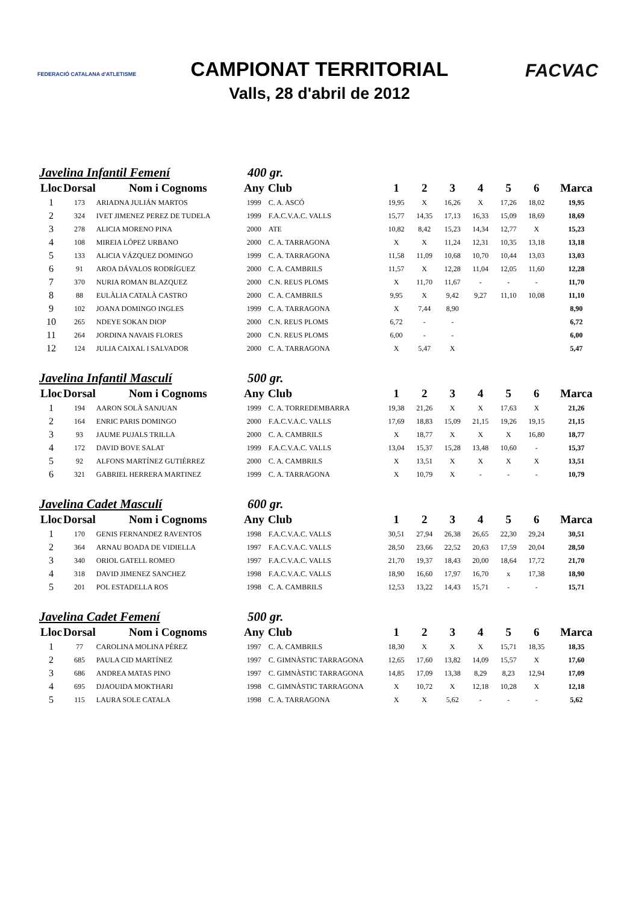FEDERACIÓ CATALANA d'ATLETISME
CAMPIONAT TERRITORIAL
Valls, 28 d'abril de 2012
FACVAC
Javelina Infantil Femení 400 gr.
| Lloc | Dorsal | Nom i Cognoms | Any | Club | 1 | 2 | 3 | 4 | 5 | 6 | Marca |
| --- | --- | --- | --- | --- | --- | --- | --- | --- | --- | --- | --- |
| 1 | 173 | ARIADNA JULIÁN MARTOS | 1999 | C. A. ASCÓ | 19,95 | X | 16,26 | X | 17,26 | 18,02 | 19,95 |
| 2 | 324 | IVET JIMENEZ PEREZ DE TUDELA | 1999 | F.A.C.V.A.C. VALLS | 15,77 | 14,35 | 17,13 | 16,33 | 15,09 | 18,69 | 18,69 |
| 3 | 278 | ALICIA MORENO PINA | 2000 | ATE | 10,82 | 8,42 | 15,23 | 14,34 | 12,77 | X | 15,23 |
| 4 | 108 | MIREIA LÓPEZ URBANO | 2000 | C. A. TARRAGONA | X | X | 11,24 | 12,31 | 10,35 | 13,18 | 13,18 |
| 5 | 133 | ALICIA VÁZQUEZ DOMINGO | 1999 | C. A. TARRAGONA | 11,58 | 11,09 | 10,68 | 10,70 | 10,44 | 13,03 | 13,03 |
| 6 | 91 | AROA DÁVALOS RODRÍGUEZ | 2000 | C. A. CAMBRILS | 11,57 | X | 12,28 | 11,04 | 12,05 | 11,60 | 12,28 |
| 7 | 370 | NURIA ROMAN BLAZQUEZ | 2000 | C.N. REUS PLOMS | X | 11,70 | 11,67 | - | - | - | 11,70 |
| 8 | 88 | EULÀLIA CATALÀ CASTRO | 2000 | C. A. CAMBRILS | 9,95 | X | 9,42 | 9,27 | 11,10 | 10,08 | 11,10 |
| 9 | 102 | JOANA DOMINGO INGLES | 1999 | C. A. TARRAGONA | X | 7,44 | 8,90 | | | | 8,90 |
| 10 | 265 | NDEYE SOKAN DIOP | 2000 | C.N. REUS PLOMS | 6,72 | - | - | | | | 6,72 |
| 11 | 264 | JORDINA NAVAIS FLORES | 2000 | C.N. REUS PLOMS | 6,00 | - | - | | | | 6,00 |
| 12 | 124 | JULIA CAIXAL I SALVADOR | 2000 | C. A. TARRAGONA | X | 5,47 | X | | | | 5,47 |
Javelina Infantil Masculí 500 gr.
| Lloc | Dorsal | Nom i Cognoms | Any | Club | 1 | 2 | 3 | 4 | 5 | 6 | Marca |
| --- | --- | --- | --- | --- | --- | --- | --- | --- | --- | --- | --- |
| 1 | 194 | AARON SOLÀ SANJUAN | 1999 | C. A. TORREDEMBARRA | 19,38 | 21,26 | X | X | 17,63 | X | 21,26 |
| 2 | 164 | ENRIC PARIS DOMINGO | 2000 | F.A.C.V.A.C. VALLS | 17,69 | 18,83 | 15,09 | 21,15 | 19,26 | 19,15 | 21,15 |
| 3 | 93 | JAUME PUJALS TRILLA | 2000 | C. A. CAMBRILS | X | 18,77 | X | X | X | 16,80 | 18,77 |
| 4 | 172 | DAVID BOVE SALAT | 1999 | F.A.C.V.A.C. VALLS | 13,04 | 15,37 | 15,28 | 13,48 | 10,60 | - | 15,37 |
| 5 | 92 | ALFONS MARTÍNEZ GUTIÉRREZ | 2000 | C. A. CAMBRILS | X | 13,51 | X | X | X | X | 13,51 |
| 6 | 321 | GABRIEL HERRERA MARTINEZ | 1999 | C. A. TARRAGONA | X | 10,79 | X | - | - | - | 10,79 |
Javelina Cadet Masculí 600 gr.
| Lloc | Dorsal | Nom i Cognoms | Any | Club | 1 | 2 | 3 | 4 | 5 | 6 | Marca |
| --- | --- | --- | --- | --- | --- | --- | --- | --- | --- | --- | --- |
| 1 | 170 | GENIS FERNANDEZ RAVENTOS | 1998 | F.A.C.V.A.C. VALLS | 30,51 | 27,94 | 26,38 | 26,65 | 22,30 | 29,24 | 30,51 |
| 2 | 364 | ARNAU BOADA DE VIDIELLA | 1997 | F.A.C.V.A.C. VALLS | 28,50 | 23,66 | 22,52 | 20,63 | 17,59 | 20,04 | 28,50 |
| 3 | 340 | ORIOL GATELL ROMEO | 1997 | F.A.C.V.A.C. VALLS | 21,70 | 19,37 | 18,43 | 20,00 | 18,64 | 17,72 | 21,70 |
| 4 | 318 | DAVID JIMENEZ SANCHEZ | 1998 | F.A.C.V.A.C. VALLS | 18,90 | 16,60 | 17,97 | 16,70 | x | 17,38 | 18,90 |
| 5 | 201 | POL ESTADELLA ROS | 1998 | C. A. CAMBRILS | 12,53 | 13,22 | 14,43 | 15,71 | - | - | 15,71 |
Javelina Cadet Femení 500 gr.
| Lloc | Dorsal | Nom i Cognoms | Any | Club | 1 | 2 | 3 | 4 | 5 | 6 | Marca |
| --- | --- | --- | --- | --- | --- | --- | --- | --- | --- | --- | --- |
| 1 | 77 | CAROLINA MOLINA PÉREZ | 1997 | C. A. CAMBRILS | 18,30 | X | X | X | 15,71 | 18,35 | 18,35 |
| 2 | 685 | PAULA CID MARTÍNEZ | 1997 | C. GIMNÀSTIC TARRAGONA | 12,65 | 17,60 | 13,82 | 14,09 | 15,57 | X | 17,60 |
| 3 | 686 | ANDREA MATAS PINO | 1997 | C. GIMNÀSTIC TARRAGONA | 14,85 | 17,09 | 13,38 | 8,29 | 8,23 | 12,94 | 17,09 |
| 4 | 695 | DJAOUIDA MOKTHARI | 1998 | C. GIMNÀSTIC TARRAGONA | X | 10,72 | X | 12,18 | 10,28 | X | 12,18 |
| 5 | 115 | LAURA SOLE CATALA | 1998 | C. A. TARRAGONA | X | X | 5,62 | - | - | - | 5,62 |